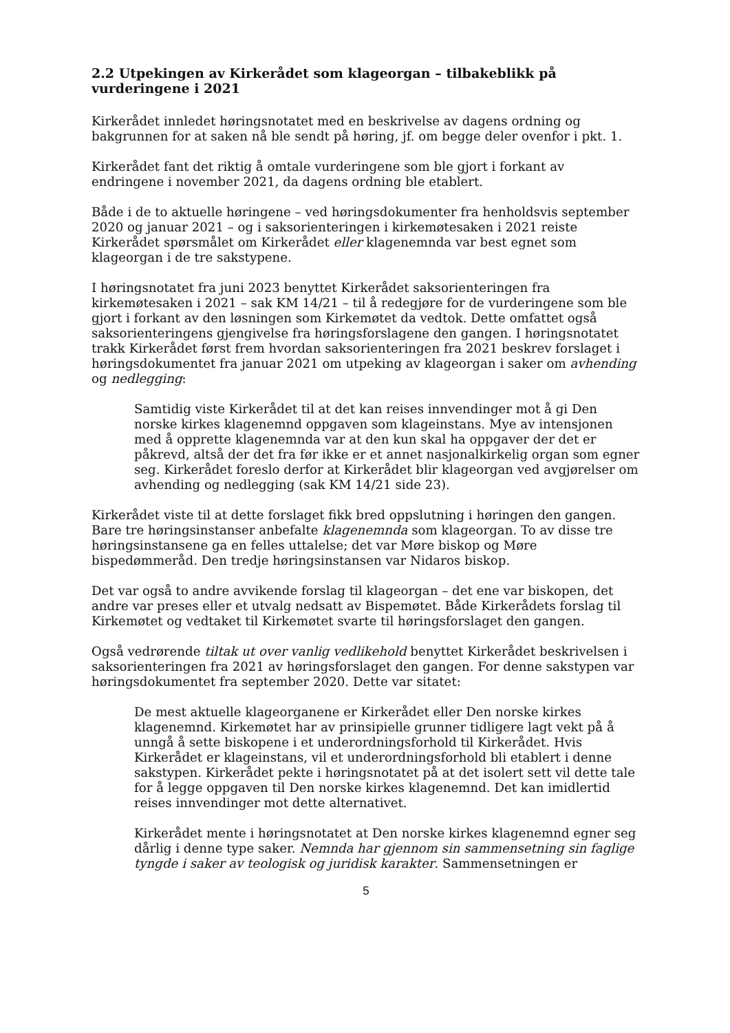2.2 Utpekingen av Kirkerådet som klageorgan – tilbakeblikk på vurderingene i 2021
Kirkerådet innledet høringsnotatet med en beskrivelse av dagens ordning og bakgrunnen for at saken nå ble sendt på høring, jf. om begge deler ovenfor i pkt. 1.
Kirkerådet fant det riktig å omtale vurderingene som ble gjort i forkant av endringene i november 2021, da dagens ordning ble etablert.
Både i de to aktuelle høringene – ved høringsdokumenter fra henholdsvis september 2020 og januar 2021 – og i saksorienteringen i kirkemøtesaken i 2021 reiste Kirkerådet spørsmålet om Kirkerådet eller klagenemnda var best egnet som klageorgan i de tre sakstypene.
I høringsnotatet fra juni 2023 benyttet Kirkerådet saksorienteringen fra kirkemøtesaken i 2021 – sak KM 14/21 – til å redegjøre for de vurderingene som ble gjort i forkant av den løsningen som Kirkemøtet da vedtok. Dette omfattet også saksorienteringens gjengivelse fra høringsforslagene den gangen. I høringsnotatet trakk Kirkerådet først frem hvordan saksorienteringen fra 2021 beskrev forslaget i høringsdokumentet fra januar 2021 om utpeking av klageorgan i saker om avhending og nedlegging:
Samtidig viste Kirkerådet til at det kan reises innvendinger mot å gi Den norske kirkes klagenemnd oppgaven som klageinstans. Mye av intensjonen med å opprette klagenemnda var at den kun skal ha oppgaver der det er påkrevd, altså der det fra før ikke er et annet nasjonalkirkelig organ som egner seg. Kirkerådet foreslo derfor at Kirkerådet blir klageorgan ved avgjørelser om avhending og nedlegging (sak KM 14/21 side 23).
Kirkerådet viste til at dette forslaget fikk bred oppslutning i høringen den gangen. Bare tre høringsinstanser anbefalte klagenemnda som klageorgan. To av disse tre høringsinstansene ga en felles uttalelse; det var Møre biskop og Møre bispedømmeråd. Den tredje høringsinstansen var Nidaros biskop.
Det var også to andre avvikende forslag til klageorgan – det ene var biskopen, det andre var preses eller et utvalg nedsatt av Bispemøtet. Både Kirkerådets forslag til Kirkemøtet og vedtaket til Kirkemøtet svarte til høringsforslaget den gangen.
Også vedrørende tiltak ut over vanlig vedlikehold benyttet Kirkerådet beskrivelsen i saksorienteringen fra 2021 av høringsforslaget den gangen. For denne sakstypen var høringsdokumentet fra september 2020. Dette var sitatet:
De mest aktuelle klageorganene er Kirkerådet eller Den norske kirkes klagenemnd. Kirkemøtet har av prinsipielle grunner tidligere lagt vekt på å unngå å sette biskopene i et underordningsforhold til Kirkerådet. Hvis Kirkerådet er klageinstans, vil et underordningsforhold bli etablert i denne sakstypen. Kirkerådet pekte i høringsnotatet på at det isolert sett vil dette tale for å legge oppgaven til Den norske kirkes klagenemnd. Det kan imidlertid reises innvendinger mot dette alternativet.
Kirkerådet mente i høringsnotatet at Den norske kirkes klagenemnd egner seg dårlig i denne type saker. Nemnda har gjennom sin sammensetning sin faglige tyngde i saker av teologisk og juridisk karakter. Sammensetningen er
5